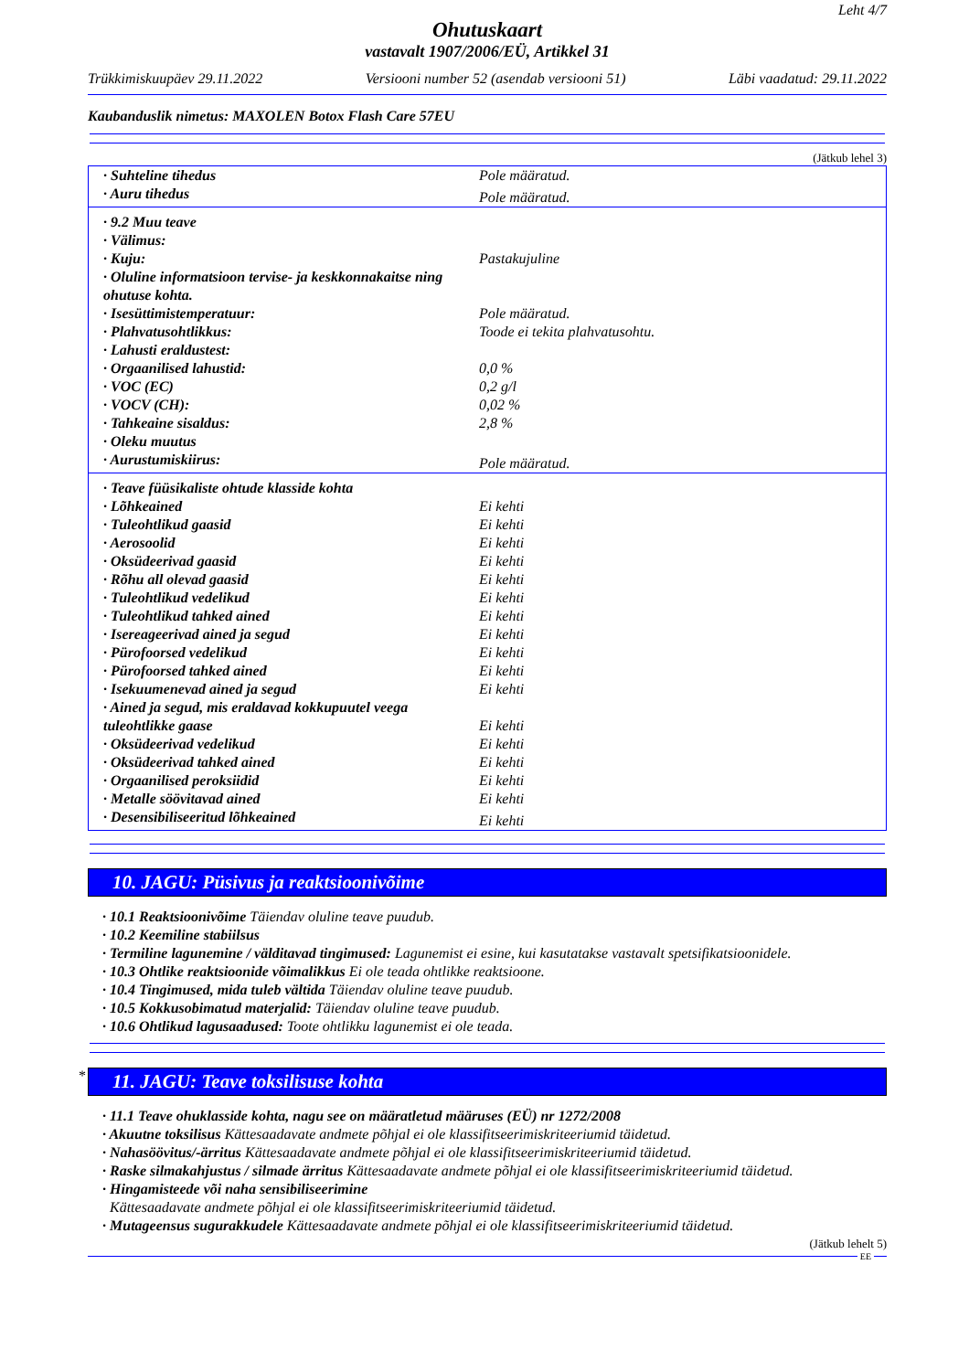Leht 4/7
Ohutuskaart
vastavalt 1907/2006/EÜ, Artikkel 31
Trükkimiskuupäev 29.11.2022 Versiooni number 52 (asendab versiooni 51) Läbi vaadatud: 29.11.2022
Kaubanduslik nimetus: MAXOLEN Botox Flash Care 57EU
(Jätkub lehel 3)
| · Suhteline tihedus | Pole määratud. |
| · Auru tihedus | Pole määratud. |
| · 9.2 Muu teave | |
| · Välimus: | |
| · Kuju: | Pastakujuline |
| · Oluline informatsioon tervise- ja keskkonnakaitse ning ohutuse kohta. | |
| · Isesüttimistemperatuur: | Pole määratud. |
| · Plahvatusohtlikkus: | Toode ei tekita plahvatusohtu. |
| · Lahusti eraldustest: | |
| · Orgaanilised lahustid: | 0,0 % |
| · VOC (EC) | 0,2 g/l |
| · VOCV (CH): | 0,02 % |
| · Tahkeaine sisaldus: | 2,8 % |
| · Oleku muutus | |
| · Aurustumiskiirus: | Pole määratud. |
| · Teave füüsikaliste ohtude klasside kohta | |
| · Lõhkeained | Ei kehti |
| · Tuleohtlikud gaasid | Ei kehti |
| · Aerosoolid | Ei kehti |
| · Oksüdeerivad gaasid | Ei kehti |
| · Rõhu all olevad gaasid | Ei kehti |
| · Tuleohtlikud vedelikud | Ei kehti |
| · Tuleohtlikud tahked ained | Ei kehti |
| · Isereageerivad ained ja segud | Ei kehti |
| · Pürofoorsed vedelikud | Ei kehti |
| · Pürofoorsed tahked ained | Ei kehti |
| · Isekuumenevad ained ja segud | Ei kehti |
| · Ained ja segud, mis eraldavad kokkupuutel veega tuleohtlikke gaase | Ei kehti |
| · Oksüdeerivad vedelikud | Ei kehti |
| · Oksüdeerivad tahked ained | Ei kehti |
| · Orgaanilised peroksiidid | Ei kehti |
| · Metalle söövitavad ained | Ei kehti |
| · Desensibiliseeritud lõhkeained | Ei kehti |
10. JAGU: Püsivus ja reaktsioonivõime
· 10.1 Reaktsioonivõime Täiendav oluline teave puudub.
· 10.2 Keemiline stabiilsus
· Termiline lagunemine / välditavad tingimused: Lagunemist ei esine, kui kasutatakse vastavalt spetsifikatsioonidele.
· 10.3 Ohtlike reaktsioonide võimalikkus Ei ole teada ohtlikke reaktsioone.
· 10.4 Tingimused, mida tuleb vältida Täiendav oluline teave puudub.
· 10.5 Kokkusobimatud materjalid: Täiendav oluline teave puudub.
· 10.6 Ohtlikud lagusaadused: Toote ohtlikku lagunemist ei ole teada.
*
11. JAGU: Teave toksilisuse kohta
· 11.1 Teave ohuklasside kohta, nagu see on määratletud määruses (EÜ) nr 1272/2008
· Akuutne toksilisus Kättesaadavate andmete põhjal ei ole klassifitseerimiskriteeriumid täidetud.
· Nahasöövitus/-ärritus Kättesaadavate andmete põhjal ei ole klassifitseerimiskriteeriumid täidetud.
· Raske silmakahjustus / silmade ärritus Kättesaadavate andmete põhjal ei ole klassifitseerimiskriteeriumid täidetud.
· Hingamisteede või naha sensibiliseerimine
Kättesaadavate andmete põhjal ei ole klassifitseerimiskriteeriumid täidetud.
· Mutageensus sugurakkudele Kättesaadavate andmete põhjal ei ole klassifitseerimiskriteeriumid täidetud.
(Jätkub lehelt 5)
EE